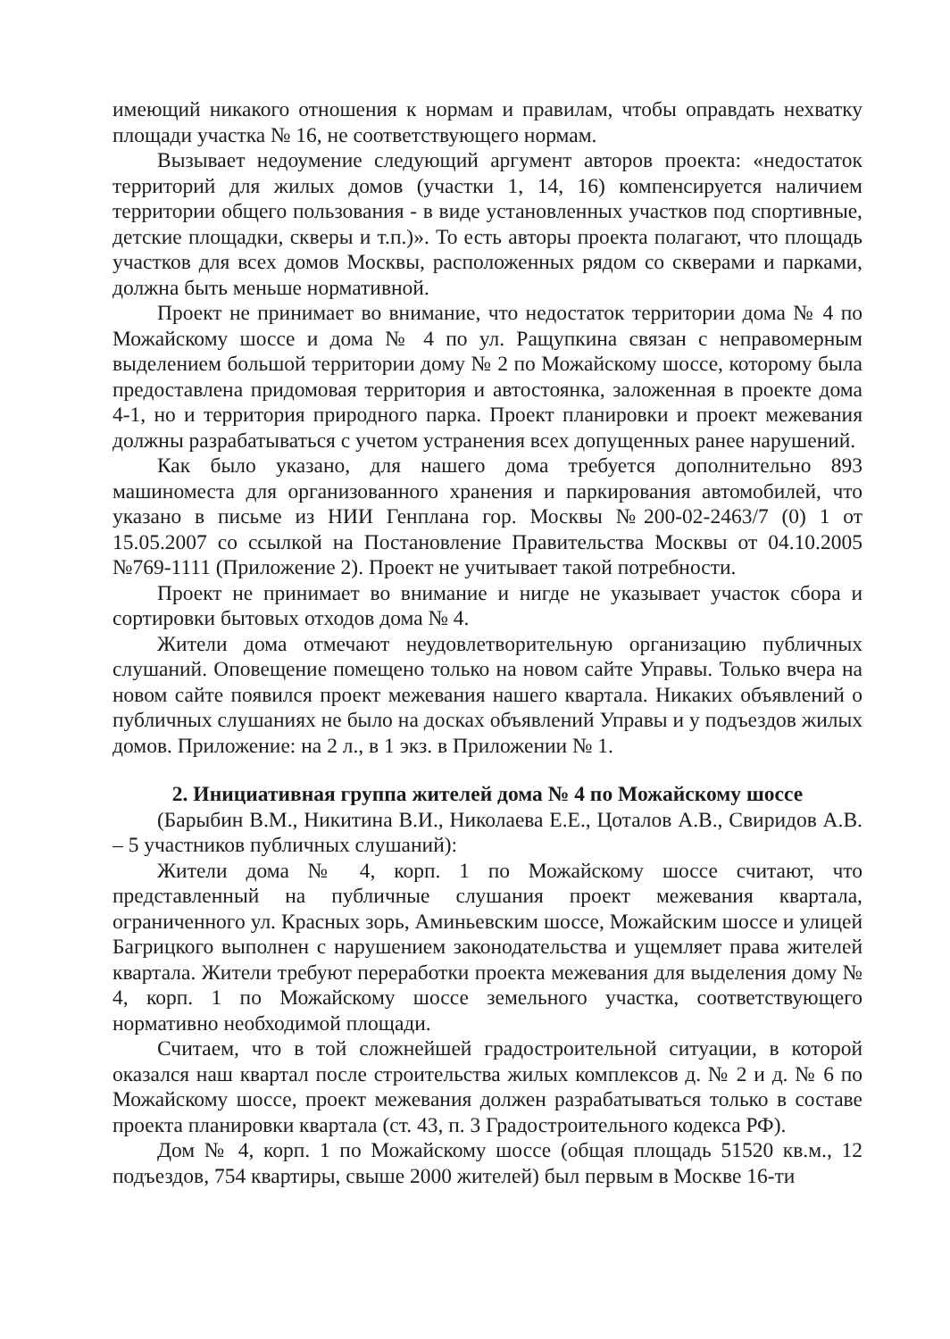имеющий никакого отношения к нормам и правилам, чтобы оправдать нехватку площади участка № 16, не соответствующего нормам.
Вызывает недоумение следующий аргумент авторов проекта: «недостаток территорий для жилых домов (участки 1, 14, 16) компенсируется наличием территории общего пользования - в виде установленных участков под спортивные, детские площадки, скверы и т.п.)». То есть авторы проекта полагают, что площадь участков для всех домов Москвы, расположенных рядом со скверами и парками, должна быть меньше нормативной.
Проект не принимает во внимание, что недостаток территории дома № 4 по Можайскому шоссе и дома № 4 по ул. Ращупкина связан с неправомерным выделением большой территории дому № 2 по Можайскому шоссе, которому была предоставлена придомовая территория и автостоянка, заложенная в проекте дома 4-1, но и территория природного парка. Проект планировки и проект межевания должны разрабатываться с учетом устранения всех допущенных ранее нарушений.
Как было указано, для нашего дома требуется дополнительно 893 машиноместа для организованного хранения и паркирования автомобилей, что указано в письме из НИИ Генплана гор. Москвы №200-02-2463/7 (0) 1 от 15.05.2007 со ссылкой на Постановление Правительства Москвы от 04.10.2005 №769-1111 (Приложение 2). Проект не учитывает такой потребности.
Проект не принимает во внимание и нигде не указывает участок сбора и сортировки бытовых отходов дома № 4.
Жители дома отмечают неудовлетворительную организацию публичных слушаний. Оповещение помещено только на новом сайте Управы. Только вчера на новом сайте появился проект межевания нашего квартала. Никаких объявлений о публичных слушаниях не было на досках объявлений Управы и у подъездов жилых домов. Приложение: на 2 л., в 1 экз. в Приложении № 1.
2. Инициативная группа жителей дома № 4 по Можайскому шоссе
(Барыбин В.М., Никитина В.И., Николаева Е.Е., Цоталов А.В., Свиридов А.В. – 5 участников публичных слушаний):
Жители дома № 4, корп. 1 по Можайскому шоссе считают, что представленный на публичные слушания проект межевания квартала, ограниченного ул. Красных зорь, Аминьевским шоссе, Можайским шоссе и улицей Багрицкого выполнен с нарушением законодательства и ущемляет права жителей квартала. Жители требуют переработки проекта межевания для выделения дому № 4, корп. 1 по Можайскому шоссе земельного участка, соответствующего нормативно необходимой площади.
Считаем, что в той сложнейшей градостроительной ситуации, в которой оказался наш квартал после строительства жилых комплексов д. № 2 и д. № 6 по Можайскому шоссе, проект межевания должен разрабатываться только в составе проекта планировки квартала (ст. 43, п. 3 Градостроительного кодекса РФ).
Дом № 4, корп. 1 по Можайскому шоссе (общая площадь 51520 кв.м., 12 подъездов, 754 квартиры, свыше 2000 жителей) был первым в Москве 16-ти